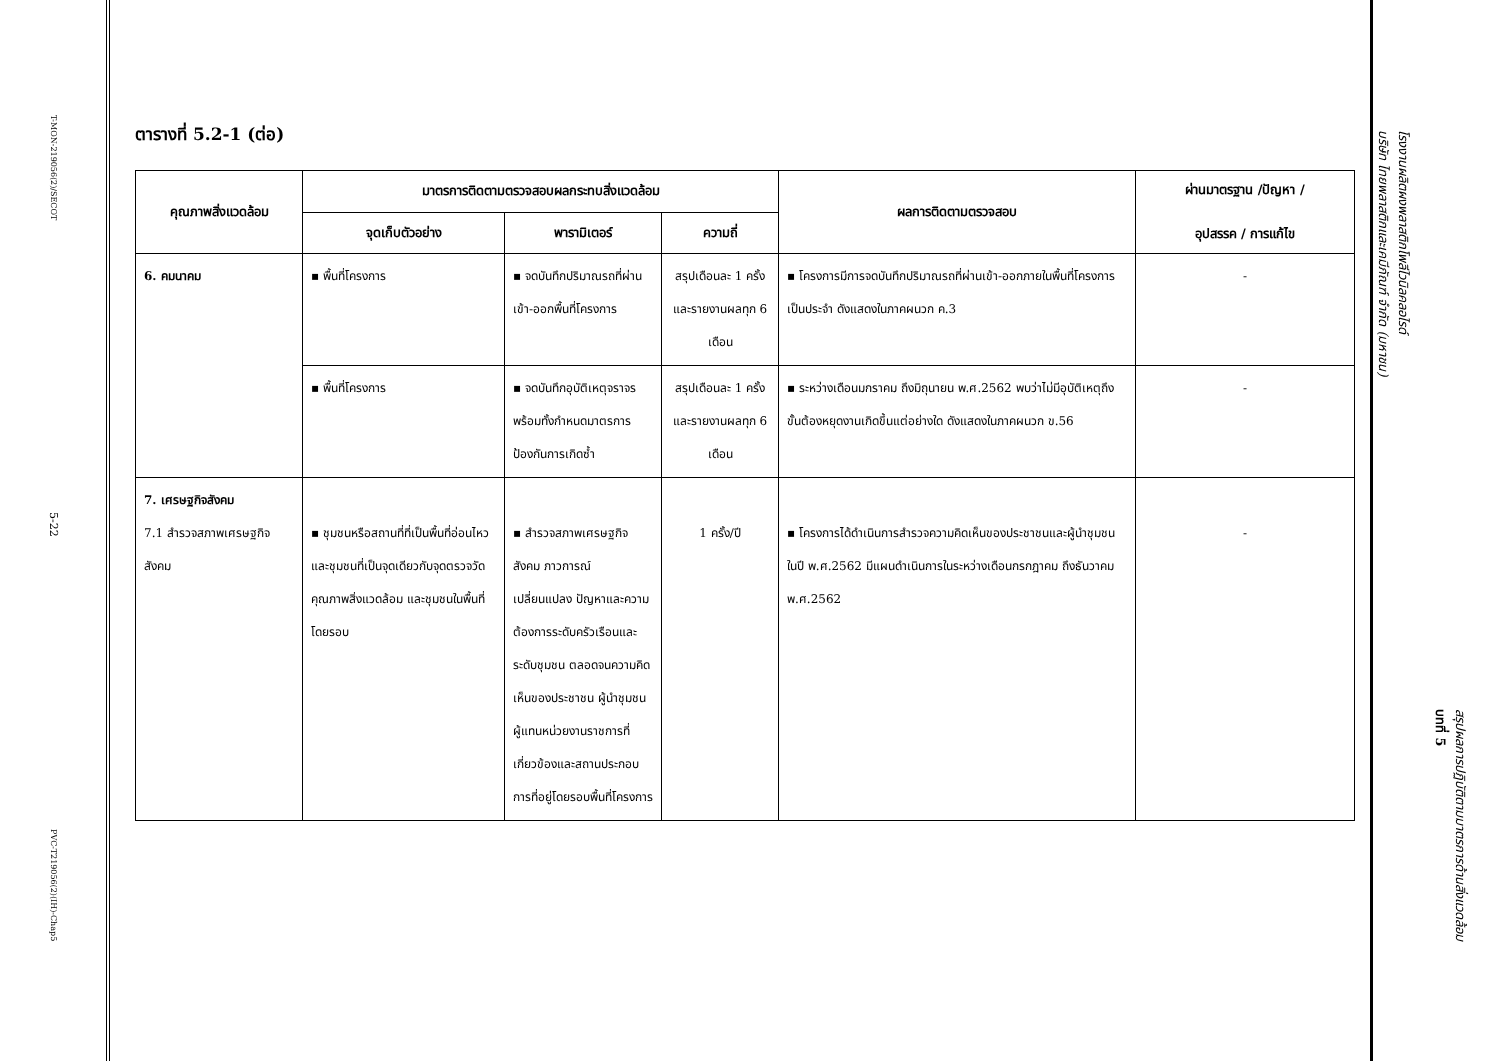T-MON-219056(2)/SECOT
5-22
PVC-T219056(2)(IH)-Chap5
ตารางที่ 5.2-1 (ต่อ)
| คุณภาพสิ่งแวดล้อม | มาตรการติดตามตรวจสอบผลกระทบสิ่งแวดล้อม | | | ผลการติดตามตรวจสอบ | ผ่านมาตรฐาน /ปัญหา / อุปสรรค / การแก้ไข |
| --- | --- | --- | --- | --- | --- |
| | จุดเก็บตัวอย่าง | พารามิเตอร์ | ความถี่ | | |
| 6. คมนาคม | ▪ พื้นที่โครงการ | ▪ จดบันทึกปริมาณรถที่ผ่านเข้า-ออกพื้นที่โครงการ | สรุปเดือนละ 1 ครั้ง และรายงานผลทุก 6 เดือน | ▪ โครงการมีการจดบันทึกปริมาณรถที่ผ่านเข้า-ออกภายในพื้นที่โครงการเป็นประจำ ดังแสดงในภาคผนวก ค.3 | - |
| | ▪ พื้นที่โครงการ | ▪ จดบันทึกอุบัติเหตุจราจร พร้อมทั้งกำหนดมาตรการป้องกันการเกิดซ้ำ | สรุปเดือนละ 1 ครั้ง และรายงานผลทุก 6 เดือน | ▪ ระหว่างเดือนมกราคม ถึงมิถุนายน พ.ศ.2562 พบว่าไม่มีอุบัติเหตุถึงขั้นต้องหยุดงานเกิดขึ้นแต่อย่างใด ดังแสดงในภาคผนวก ข.56 | - |
| 7. เศรษฐกิจสังคม 7.1 สำรวจสภาพเศรษฐกิจสังคม | ▪ ชุมชนหรือสถานที่ที่เป็นพื้นที่อ่อนไหว และชุมชนที่เป็นจุดเดียวกับจุดตรวจวัดคุณภาพสิ่งแวดล้อม และชุมชนในพื้นที่โดยรอบ | ▪ สำรวจสภาพเศรษฐกิจสังคม ภาวการณ์ เปลี่ยนแปลง ปัญหาและความต้องการระดับครัวเรือนและระดับชุมชน ตลอดจนความคิดเห็นของประชาชน ผู้นำชุมชน ผู้แทนหน่วยงานราชการที่เกี่ยวข้องและสถานประกอบการที่อยู่โดยรอบพื้นที่โครงการ | 1 ครั้ง/ปี | ▪ โครงการได้ดำเนินการสำรวจความคิดเห็นของประชาชนและผู้นำชุมชน ในปี พ.ศ.2562 มีแผนดำเนินการในระหว่างเดือนกรกฎาคม ถึงธันวาคม พ.ศ.2562 | - |
โรงงานผลิตผงพลาสติกโพลีไวนิลคลอไรด์
บริษัท ไทยพลาสติกและเคมีภัณฑ์ จำกัด (มหาชน)
สรุปผลการปฏิบัติตามมาตรการด้านสิ่งแวดล้อม
บทที่ 5